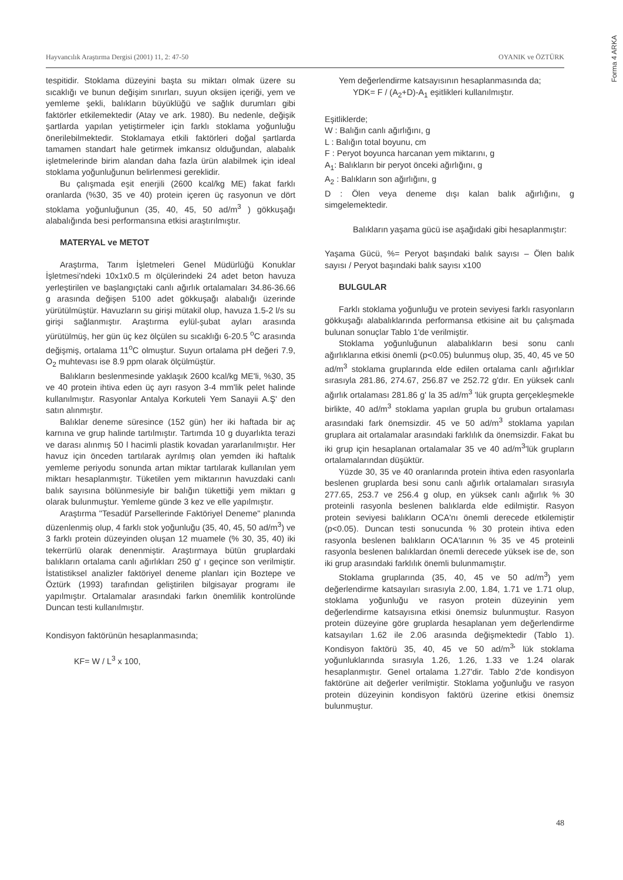Forma 4 ARKA
Hayvancılık Araştırma Dergisi (2001) 11, 2: 47-50 OYANIK ve ÖZTÜRK
tespitidir. Stoklama düzeyini başta su miktarı olmak üzere su sıcaklığı ve bunun değişim sınırları, suyun oksijen içeriği, yem ve yemleme şekli, balıkların büyüklüğü ve sağlık durumları gibi faktörler etkilemektedir (Atay ve ark. 1980). Bu nedenle, değişik şartlarda yapılan yetiştirmeler için farklı stoklama yoğunluğu önerilebilmektedir. Stoklamaya etkili faktörleri doğal şartlarda tamamen standart hale getirmek imkansız olduğundan, alabalık işletmelerinde birim alandan daha fazla ürün alabilmek için ideal stoklama yoğunluğunun belirlenmesi gereklidir.
Bu çalışmada eşit enerjili (2600 kcal/kg ME) fakat farklı oranlarda (%30, 35 ve 40) protein içeren üç rasyonun ve dört stoklama yoğunluğunun (35, 40, 45, 50 ad/m<sup>3</sup> ) gökkuşağı alabalığında besi performansına etkisi araştırılmıştır.
MATERYAL ve METOT
Araştırma, Tarım İşletmeleri Genel Müdürlüğü Konuklar İşletmesi'ndeki 10x1x0.5 m ölçülerindeki 24 adet beton havuza yerleştirilen ve başlangıçtaki canlı ağırlık ortalamaları 34.86-36.66 g arasında değişen 5100 adet gökkuşağı alabalığı üzerinde yürütülmüştür. Havuzların su girişi mütakil olup, havuza 1.5-2 l/s su girişi sağlanmıştır. Araştırma eylül-şubat ayları arasında yürütülmüş, her gün üç kez ölçülen su sıcaklığı 6-20.5 <sup>o</sup>C arasında değişmiş, ortalama 11<sup>o</sup>C olmuştur. Suyun ortalama pH değeri 7.9, O<sub>2</sub> muhtevası ise 8.9 ppm olarak ölçülmüştür.
Balıkların beslenmesinde yaklaşık 2600 kcal/kg ME'li, %30, 35 ve 40 protein ihtiva eden üç ayrı rasyon 3-4 mm'lik pelet halinde kullanılmıştır. Rasyonlar Antalya Korkuteli Yem Sanayii A.Ş' den satın alınmıştır.
Balıklar deneme süresince (152 gün) her iki haftada bir aç karnına ve grup halinde tartılmıştır. Tartımda 10 g duyarlıkta terazi ve darası alınmış 50 l hacimli plastik kovadan yararlanılmıştır. Her havuz için önceden tartılarak ayrılmış olan yemden iki haftalık yemleme periyodu sonunda artan miktar tartılarak kullanılan yem miktarı hesaplanmıştır. Tüketilen yem miktarının havuzdaki canlı balık sayısına bölünmesiyle bir balığın tükettiği yem miktarı g olarak bulunmuştur. Yemleme günde 3 kez ve elle yapılmıştır.
Araştırma "Tesadüf Parsellerinde Faktöriyel Deneme" planında düzenlenmiş olup, 4 farklı stok yoğunluğu (35, 40, 45, 50 ad/m<sup>3</sup>) ve 3 farklı protein düzeyinden oluşan 12 muamele (% 30, 35, 40) iki tekerrürlü olarak denenmiştir. Araştırmaya bütün gruplardaki balıkların ortalama canlı ağırlıkları 250 g' ı geçince son verilmiştir. İstatistiksel analizler faktöriyel deneme planları için Boztepe ve Öztürk (1993) tarafından geliştirilen bilgisayar programı ile yapılmıştır. Ortalamalar arasındaki farkın önemlilik kontrolünde Duncan testi kullanılmıştır.
Kondisyon faktörünün hesaplanmasında;
KF= W / L<sup>3</sup> x 100,
Yem değerlendirme katsayısının hesaplanmasında da;
YDK= F / (A<sub>2</sub>+D)-A<sub>1</sub> eşitlikleri kullanılmıştır.
Eşitliklerde;
W : Balığın canlı ağırlığını, g
L : Balığın total boyunu, cm
F : Peryot boyunca harcanan yem miktarını, g
A<sub>1</sub>: Balıkların bir peryot önceki ağırlığını, g
A<sub>2</sub> : Balıkların son ağırlığını, g
D : Ölen veya deneme dışı kalan balık ağırlığını, g simgelemektedir.
Balıkların yaşama gücü ise aşağıdaki gibi hesaplanmıştır:
Yaşama Gücü, %= Peryot başındaki balık sayısı – Ölen balık sayısı / Peryot başındaki balık sayısı x100
BULGULAR
Farklı stoklama yoğunluğu ve protein seviyesi farklı rasyonların gökkuşağı alabalıklarında performansa etkisine ait bu çalışmada bulunan sonuçlar Tablo 1'de verilmiştir.
Stoklama yoğunluğunun alabalıkların besi sonu canlı ağırlıklarına etkisi önemli (p<0.05) bulunmuş olup, 35, 40, 45 ve 50 ad/m<sup>3</sup> stoklama gruplarında elde edilen ortalama canlı ağırlıklar sırasıyla 281.86, 274.67, 256.87 ve 252.72 g'dır. En yüksek canlı ağırlık ortalaması 281.86 g' la 35 ad/m<sup>3</sup> 'lük grupta gerçekleşmekle birlikte, 40 ad/m<sup>3</sup> stoklama yapılan grupla bu grubun ortalaması arasındaki fark önemsizdir. 45 ve 50 ad/m<sup>3</sup> stoklama yapılan gruplara ait ortalamalar arasındaki farklılık da önemsizdir. Fakat bu iki grup için hesaplanan ortalamalar 35 ve 40 ad/m<sup>3</sup>'lük grupların ortalamalarından düşüktür.
Yüzde 30, 35 ve 40 oranlarında protein ihtiva eden rasyonlarla beslenen gruplarda besi sonu canlı ağırlık ortalamaları sırasıyla 277.65, 253.7 ve 256.4 g olup, en yüksek canlı ağırlık % 30 proteinli rasyonla beslenen balıklarda elde edilmiştir. Rasyon protein seviyesi balıkların OCA'nı önemli derecede etkilemiştir (p<0.05). Duncan testi sonucunda % 30 protein ihtiva eden rasyonla beslenen balıkların OCA'larının % 35 ve 45 proteinli rasyonla beslenen balıklardan önemli derecede yüksek ise de, son iki grup arasındaki farklılık önemli bulunmamıştır.
Stoklama gruplarında (35, 40, 45 ve 50 ad/m<sup>3</sup>) yem değerlendirme katsayıları sırasıyla 2.00, 1.84, 1.71 ve 1.71 olup, stoklama yoğunluğu ve rasyon protein düzeyinin yem değerlendirme katsayısına etkisi önemsiz bulunmuştur. Rasyon protein düzeyine göre gruplarda hesaplanan yem değerlendirme katsayıları 1.62 ile 2.06 arasında değişmektedir (Tablo 1). Kondisyon faktörü 35, 40, 45 ve 50 ad/m<sup>3</sup>' lük stoklama yoğunluklarında sırasıyla 1.26, 1.26, 1.33 ve 1.24 olarak hesaplanmıştır. Genel ortalama 1.27'dir. Tablo 2'de kondisyon faktörüne ait değerler verilmiştir. Stoklama yoğunluğu ve rasyon protein düzeyinin kondisyon faktörü üzerine etkisi önemsiz bulunmuştur.
48